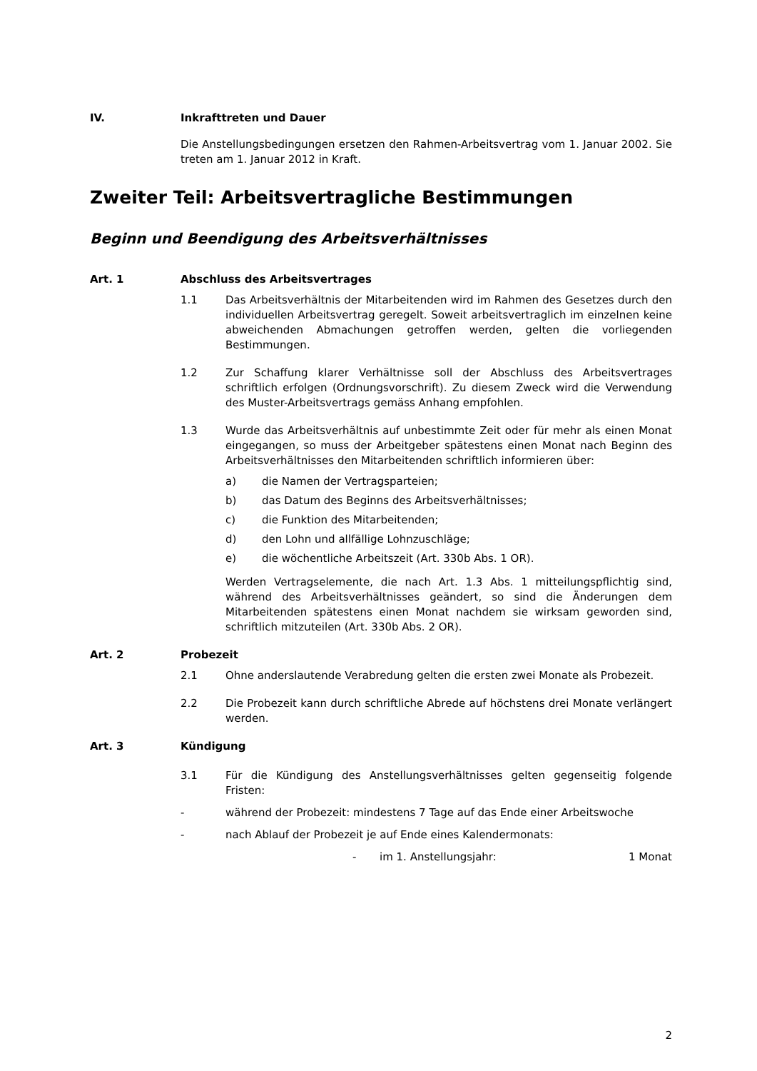IV. Inkrafttreten und Dauer
Die Anstellungsbedingungen ersetzen den Rahmen-Arbeitsvertrag vom 1. Januar 2002. Sie treten am 1. Januar 2012 in Kraft.
Zweiter Teil: Arbeitsvertragliche Bestimmungen
Beginn und Beendigung des Arbeitsverhältnisses
Art. 1 Abschluss des Arbeitsvertrages
1.1 Das Arbeitsverhältnis der Mitarbeitenden wird im Rahmen des Gesetzes durch den individuellen Arbeitsvertrag geregelt. Soweit arbeitsvertraglich im einzelnen keine abweichenden Abmachungen getroffen werden, gelten die vorliegenden Bestimmungen.
1.2 Zur Schaffung klarer Verhältnisse soll der Abschluss des Arbeitsvertrages schriftlich erfolgen (Ordnungsvorschrift). Zu diesem Zweck wird die Verwendung des Muster-Arbeitsvertrags gemäss Anhang empfohlen.
1.3 Wurde das Arbeitsverhältnis auf unbestimmte Zeit oder für mehr als einen Monat eingegangen, so muss der Arbeitgeber spätestens einen Monat nach Beginn des Arbeitsverhältnisses den Mitarbeitenden schriftlich informieren über:
a) die Namen der Vertragsparteien;
b) das Datum des Beginns des Arbeitsverhältnisses;
c) die Funktion des Mitarbeitenden;
d) den Lohn und allfällige Lohnzuschläge;
e) die wöchentliche Arbeitszeit (Art. 330b Abs. 1 OR).
Werden Vertragselemente, die nach Art. 1.3 Abs. 1 mitteilungspflichtig sind, während des Arbeitsverhältnisses geändert, so sind die Änderungen dem Mitarbeitenden spätestens einen Monat nachdem sie wirksam geworden sind, schriftlich mitzuteilen (Art. 330b Abs. 2 OR).
Art. 2 Probezeit
2.1 Ohne anderslautende Verabredung gelten die ersten zwei Monate als Probezeit.
2.2 Die Probezeit kann durch schriftliche Abrede auf höchstens drei Monate verlängert werden.
Art. 3 Kündigung
3.1 Für die Kündigung des Anstellungsverhältnisses gelten gegenseitig folgende Fristen:
- während der Probezeit: mindestens 7 Tage auf das Ende einer Arbeitswoche
- nach Ablauf der Probezeit je auf Ende eines Kalendermonats:
- im 1. Anstellungsjahr: 1 Monat
2